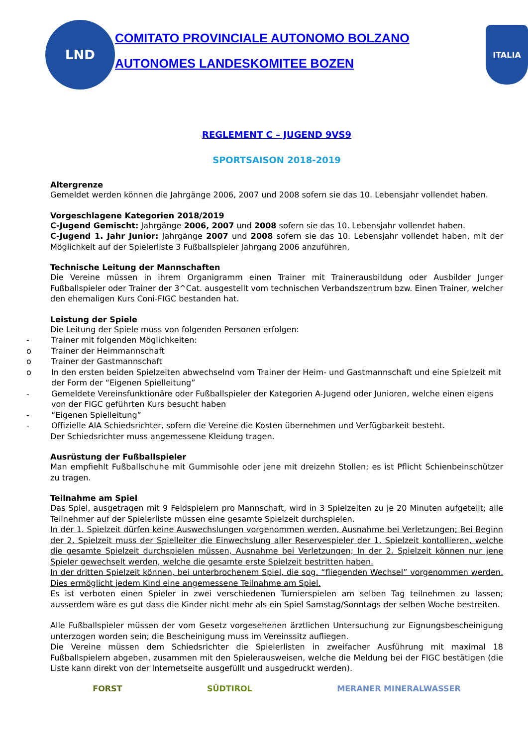LND
COMITATO PROVINCIALE AUTONOMO BOLZANO
AUTONOMES LANDESKOMITEE BOZEN
ITALIA
REGLEMENT C – JUGEND 9VS9
SPORTSAISON 2018-2019
Altergrenze
Gemeldet werden können die Jahrgänge 2006, 2007 und 2008 sofern sie das 10. Lebensjahr vollendet haben.
Vorgeschlagene Kategorien 2018/2019
C-Jugend Gemischt: Jahrgänge 2006, 2007 und 2008 sofern sie das 10. Lebensjahr vollendet haben.
C-Jugend 1. Jahr Junior: Jahrgänge 2007 und 2008 sofern sie das 10. Lebensjahr vollendet haben, mit der Möglichkeit auf der Spielerliste 3 Fußballspieler Jahrgang 2006 anzuführen.
Technische Leitung der Mannschaften
Die Vereine müssen in ihrem Organigramm einen Trainer mit Trainerausbildung oder Ausbilder Junger Fußballspieler oder Trainer der 3^Cat. ausgestellt vom technischen Verbandszentrum bzw. Einen Trainer, welcher den ehemaligen Kurs Coni-FIGC bestanden hat.
Leistung der Spiele
Die Leitung der Spiele muss von folgenden Personen erfolgen:
- Trainer mit folgenden Möglichkeiten:
o Trainer der Heimmannschaft
o Trainer der Gastmannschaft
o In den ersten beiden Spielzeiten abwechselnd vom Trainer der Heim- und Gastmannschaft und eine Spielzeit mit der Form der “Eigenen Spielleitung”
- Gemeldete Vereinsfunktionäre oder Fußballspieler der Kategorien A-Jugend oder Junioren, welche einen eigens von der FIGC geführten Kurs besucht haben
- “Eigenen Spielleitung”
- Offizielle AIA Schiedsrichter, sofern die Vereine die Kosten übernehmen und Verfügbarkeit besteht.
Der Schiedsrichter muss angemessene Kleidung tragen.
Ausrüstung der Fußballspieler
Man empfiehlt Fußballschuhe mit Gummisohle oder jene mit dreizehn Stollen; es ist Pflicht Schienbeinschützer zu tragen.
Teilnahme am Spiel
Das Spiel, ausgetragen mit 9 Feldspielern pro Mannschaft, wird in 3 Spielzeiten zu je 20 Minuten aufgeteilt; alle Teilnehmer auf der Spielerliste müssen eine gesamte Spielzeit durchspielen.
In der 1. Spielzeit dürfen keine Auswechslungen vorgenommen werden, Ausnahme bei Verletzungen; Bei Beginn der 2. Spielzeit muss der Spielleiter die Einwechslung aller Reservespieler der 1. Spielzeit kontollieren, welche die gesamte Spielzeit durchspielen müssen, Ausnahme bei Verletzungen; In der 2. Spielzeit können nur jene Spieler gewechselt werden, welche die gesamte erste Spielzeit bestritten haben.
In der dritten Spielzeit können, bei unterbrochenem Spiel, die sog. “fliegenden Wechsel” vorgenommen werden. Dies ermöglicht jedem Kind eine angemessene Teilnahme am Spiel.
Es ist verboten einen Spieler in zwei verschiedenen Turnierspielen am selben Tag teilnehmen zu lassen; ausserdem wäre es gut dass die Kinder nicht mehr als ein Spiel Samstag/Sonntags der selben Woche bestreiten.
Alle Fußballspieler müssen der vom Gesetz vorgesehenen ärztlichen Untersuchung zur Eignungsbescheinigung unterzogen worden sein; die Bescheinigung muss im Vereinssitz aufliegen.
Die Vereine müssen dem Schiedsrichter die Spielerlisten in zweifacher Ausführung mit maximal 18 Fußballspielern abgeben, zusammen mit den Spielerausweisen, welche die Meldung bei der FIGC bestätigen (die Liste kann direkt von der Internetseite ausgefüllt und ausgedruckt werden).
FORST SÜDTIROL MERANER MINERALWASSER